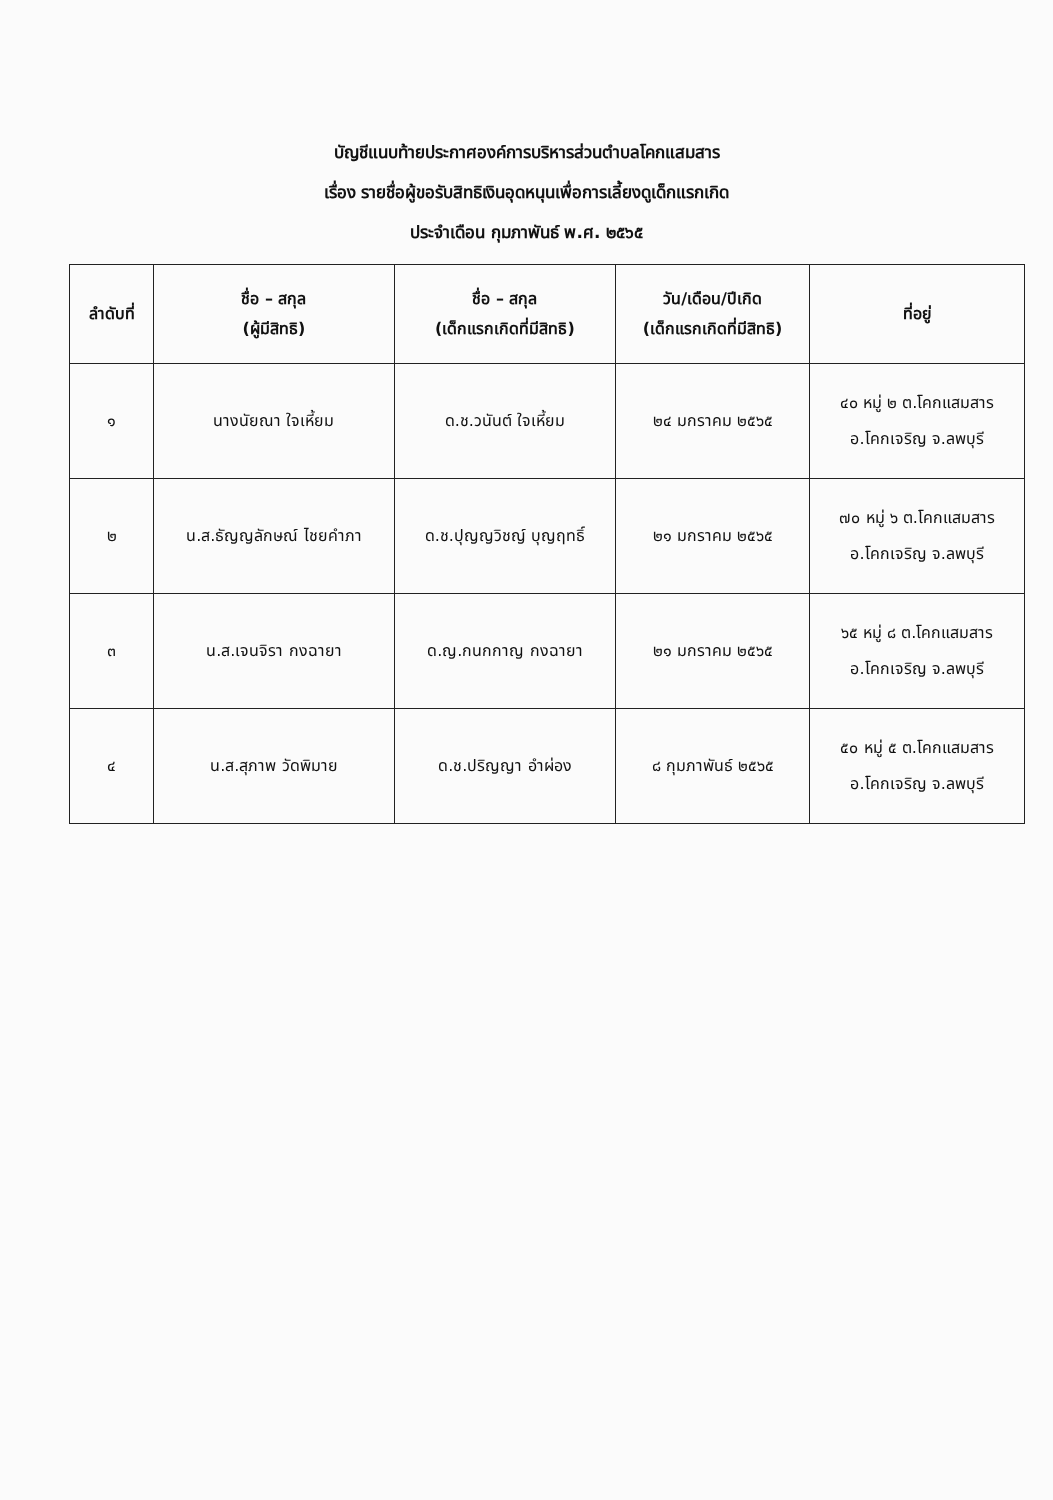บัญชีแนบท้ายประกาศองค์การบริหารส่วนตำบลโคกแสมสาร
เรื่อง รายชื่อผู้ขอรับสิทธิเงินอุดหนุนเพื่อการเลี้ยงดูเด็กแรกเกิด
ประจำเดือน กุมภาพันธ์ พ.ศ. ๒๕๖๕
| ลำดับที่ | ชื่อ – สกุล (ผู้มีสิทธิ) | ชื่อ – สกุล (เด็กแรกเกิดที่มีสิทธิ) | วัน/เดือน/ปีเกิด (เด็กแรกเกิดที่มีสิทธิ) | ที่อยู่ |
| --- | --- | --- | --- | --- |
| ๑ | นางนัยณา ใจเหี้ยม | ด.ช.วนันต์ ใจเหี้ยม | ๒๔ มกราคม ๒๕๖๕ | ๔๐ หมู่ ๒ ต.โคกแสมสาร อ.โคกเจริญ จ.ลพบุรี |
| ๒ | น.ส.ธัญญลักษณ์ ไชยคำภา | ด.ช.ปุญญวิชญ์ บุญฤทธิ์ | ๒๑ มกราคม ๒๕๖๕ | ๗๐ หมู่ ๖ ต.โคกแสมสาร อ.โคกเจริญ จ.ลพบุรี |
| ๓ | น.ส.เจนจิรา กงฉายา | ด.ญ.กนกกาญ กงฉายา | ๒๑ มกราคม ๒๕๖๕ | ๖๕ หมู่ ๘ ต.โคกแสมสาร อ.โคกเจริญ จ.ลพบุรี |
| ๔ | น.ส.สุภาพ วัดพิมาย | ด.ช.ปริญญา อำผ่อง | ๘ กุมภาพันธ์ ๒๕๖๕ | ๕๐ หมู่ ๕ ต.โคกแสมสาร อ.โคกเจริญ จ.ลพบุรี |